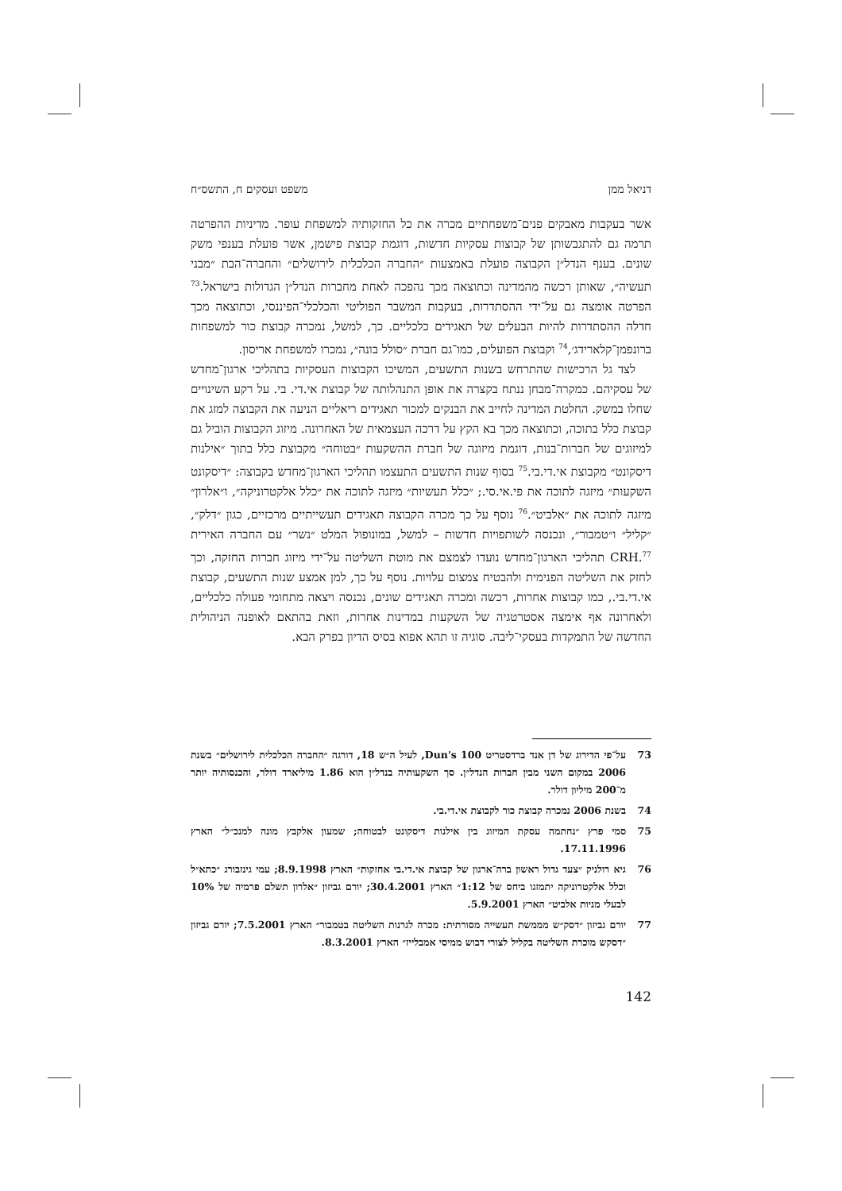דניאל ממן משפט ועסקים ח, התשס״ח
אשר בעקבות מאבקים פנים־משפחתיים מכרה את כל החזקותיה למשפחת עופר. מדיניות ההפרטה תרמה גם להתגבשותן של קבוצות עסקיות חדשות, דוגמת קבוצת פישמן, אשר פועלת בענפי משק שונים. בענף הנדל״ן הקבוצה פועלת באמצעות ״החברה הכלכלית לירושלים״ והחברה־הבת ״מבני תעשיה״, שאותן רכשה מהמדינה וכתוצאה מכך נהפכה לאחת מחברות הנדל״ן הגדולות בישראל.<sup>73</sup> הפרטה אומצה גם על־ידי ההסתדרות, בעקבות המשבר הפוליטי והכלכלי־הפיננסי, וכתוצאה מכך חדלה ההסתדרות להיות הבעלים של תאגידים כלכליים. כך, למשל, נמכרה קבוצת כור למשפחות ברונפמן־קלארידג׳,<sup>74</sup> וקבוצת הפועלים, כמו־גם חברת ״סולל בונה״, נמכרו למשפחת אריסון.
לצד גל הרכישות שהתרחש בשנות התשעים, המשיכו הקבוצות העסקיות בתהליכי ארגון־מחדש של עסקיהם. כמקרה־מבחן ננתח בקצרה את אופן התנהלותה של קבוצת אי.די. בי. על רקע השינויים שחלו במשק. החלטת המדינה לחייב את הבנקים למכור תאגידים ריאליים הניעה את הקבוצה למזג את קבוצת כלל בתוכה, וכתוצאה מכך בא הקץ על דרכה העצמאית של האחרונה. מיזוג הקבוצות הוביל גם למיזוגים של חברות־בנות, דוגמת מיזוגה של חברת ההשקעות ״בטוחה״ מקבוצת כלל בתוך ״אילנות דיסקונט״ מקבוצת אי.די.בי.<sup>75</sup> בסוף שנות התשעים התעצמו תהליכי הארגון־מחדש בקבוצה: ״דיסקונט השקעות״ מיזגה לתוכה את פי.אי.סי.; ״כלל תעשיות״ מיזגה לתוכה את ״כלל אלקטרוניקה״, ו״אלרון״ מיזגה לתוכה את ״אלביט״.<sup>76</sup> נוסף על כך מכרה הקבוצה תאגידים תעשייתיים מרכזיים, כגון ״דלק״, ״קליל״ ו״טמבור״, ונכנסה לשותפויות חדשות – למשל, במונופול המלט ״נשר״ עם החברה האירית CRH.<sup>77</sup> תהליכי הארגון־מחדש נועדו לצמצם את מוטת השליטה על־ידי מיזוג חברות החזקה, וכך לחזק את השליטה הפנימית ולהבטיח צמצום עלויות. נוסף על כך, למן אמצע שנות התשעים, קבוצת אי.די.בי., כמו קבוצות אחרות, רכשה ומכרה תאגידים שונים, נכנסה ויצאה מתחומי פעולה כלכליים, ולאחרונה אף אימצה אסטרטגיה של השקעות במדינות אחרות, וזאת בהתאם לאופנה הניהולית החדשה של התמקדות בעסקי־ליבה. סוגיה זו תהא אפוא בסיס הדיון בפרק הבא.
73 על־פי הדירוג של דן אנד ברדסטריט Dun's 100, לעיל ה״ש 18, דורגה ״החברה הכלכלית לירושלים״ בשנת 2006 במקום השני מבין חברות הנדל״ן. סך השקעותיה בנדל״ן הוא 1.86 מיליארד דולר, והכנסותיה יותר מ־200 מיליון דולר.
74 בשנת 2006 נמכרה קבוצת כור לקבוצת אי.די.בי.
75 סמי פרץ ״נחתמה עסקת המיזוג בין אילנות דיסקונט לבטוחה; שמעון אלקבץ מונה למנכ״ל״ הארץ 17.11.1996.
76 גיא רולניק ״צעד גדול ראשון ברה־ארגון של קבוצת אי.די.בי אחזקות״ הארץ 8.9.1998; עמי גינזבורג ״כתא״ל וכלל אלקטרוניקה יתמזגו ביחס של 1:12״ הארץ 30.4.2001; יורם גביזון ״אלרון תשלם פרמיה של 10% לבעלי מניות אלביט״ הארץ 5.9.2001.
77 יורם גביזון ״דסק״ש מממשת תעשייה מסורתית: מכרה לגרנות השליטה בטמבור״ הארץ 7.5.2001; יורם גביזון ״דסקש מוכרת השליטה בקליל לצורי דבוש ממיסי אמבלייז״ הארץ 8.3.2001.
142